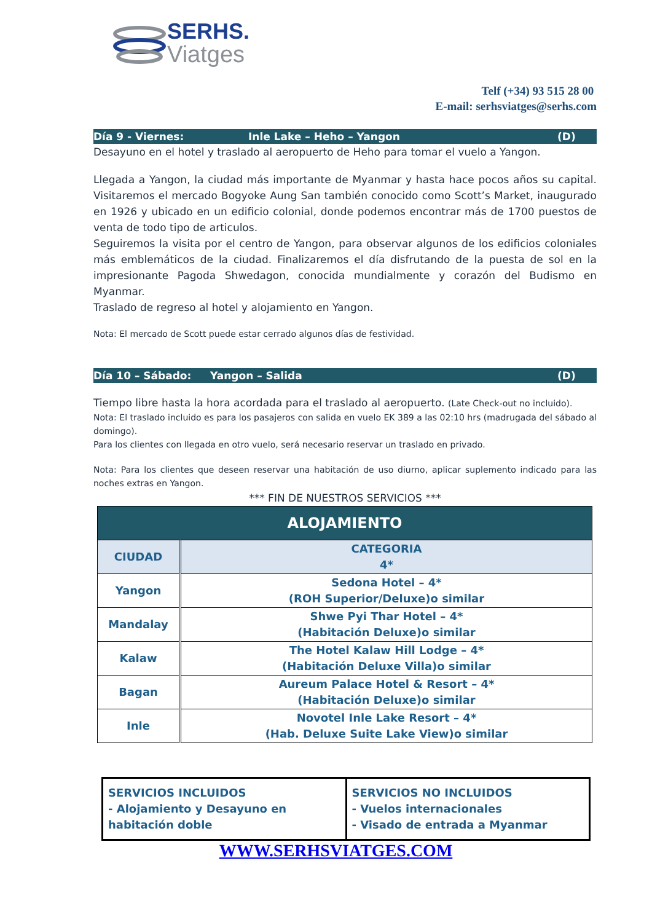SERHS.
Viatges
Telf (+34) 93 515 28 00
E-mail: serhsviatges@serhs.com
Día 9 - Viernes: Inle Lake – Heho – Yangon (D)
Desayuno en el hotel y traslado al aeropuerto de Heho para tomar el vuelo a Yangon.
Llegada a Yangon, la ciudad más importante de Myanmar y hasta hace pocos años su capital. Visitaremos el mercado Bogyoke Aung San también conocido como Scott’s Market, inaugurado en 1926 y ubicado en un edificio colonial, donde podemos encontrar más de 1700 puestos de venta de todo tipo de articulos.
Seguiremos la visita por el centro de Yangon, para observar algunos de los edificios coloniales más emblemáticos de la ciudad. Finalizaremos el día disfrutando de la puesta de sol en la impresionante Pagoda Shwedagon, conocida mundialmente y corazón del Budismo en Myanmar.
Traslado de regreso al hotel y alojamiento en Yangon.
Nota: El mercado de Scott puede estar cerrado algunos días de festividad.
Día 10 – Sábado: Yangon – Salida (D)
Tiempo libre hasta la hora acordada para el traslado al aeropuerto. (Late Check-out no incluido).
Nota: El traslado incluido es para los pasajeros con salida en vuelo EK 389 a las 02:10 hrs (madrugada del sábado al domingo).
Para los clientes con llegada en otro vuelo, será necesario reservar un traslado en privado.
Nota: Para los clientes que deseen reservar una habitación de uso diurno, aplicar suplemento indicado para las noches extras en Yangon.
*** FIN DE NUESTROS SERVICIOS ***
| ALOJAMIENTO | |
| --- | --- |
| CIUDAD | CATEGORIA 4* |
| Yangon | Sedona Hotel – 4* (ROH Superior/Deluxe)o similar |
| Mandalay | Shwe Pyi Thar Hotel – 4* (Habitación Deluxe)o similar |
| Kalaw | The Hotel Kalaw Hill Lodge – 4* (Habitación Deluxe Villa)o similar |
| Bagan | Aureum Palace Hotel & Resort – 4* (Habitación Deluxe)o similar |
| Inle | Novotel Inle Lake Resort – 4* (Hab. Deluxe Suite Lake View)o similar |
SERVICIOS INCLUIDOS
- Alojamiento y Desayuno en habitación doble
SERVICIOS NO INCLUIDOS
- Vuelos internacionales
- Visado de entrada a Myanmar
WWW.SERHSVIATGES.COM